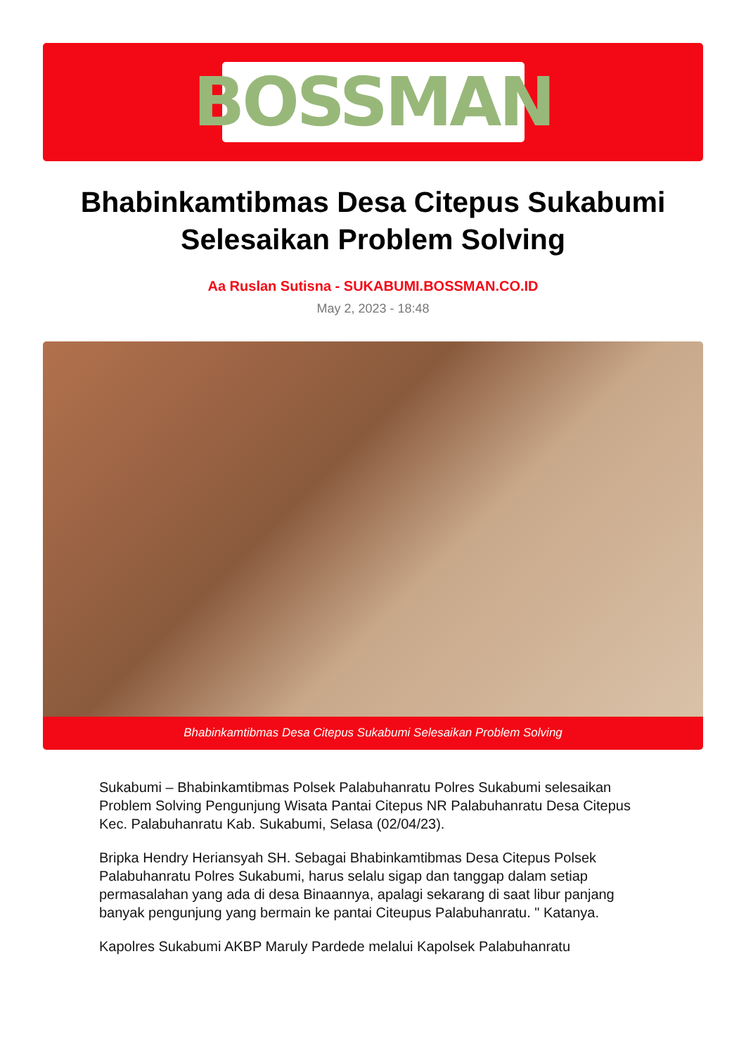BOSSMAN
Bhabinkamtibmas Desa Citepus Sukabumi Selesaikan Problem Solving
Aa Ruslan Sutisna - SUKABUMI.BOSSMAN.CO.ID
May 2, 2023 - 18:48
Bhabinkamtibmas Desa Citepus Sukabumi Selesaikan Problem Solving
Sukabumi – Bhabinkamtibmas Polsek Palabuhanratu Polres Sukabumi selesaikan Problem Solving Pengunjung Wisata Pantai Citepus NR Palabuhanratu Desa Citepus Kec. Palabuhanratu Kab. Sukabumi, Selasa (02/04/23).
Bripka Hendry Heriansyah SH. Sebagai Bhabinkamtibmas Desa Citepus Polsek Palabuhanratu Polres Sukabumi, harus selalu sigap dan tanggap dalam setiap permasalahan yang ada di desa Binaannya, apalagi sekarang di saat libur panjang banyak pengunjung yang bermain ke pantai Citeupus Palabuhanratu. " Katanya.
Kapolres Sukabumi AKBP Maruly Pardede melalui Kapolsek Palabuhanratu